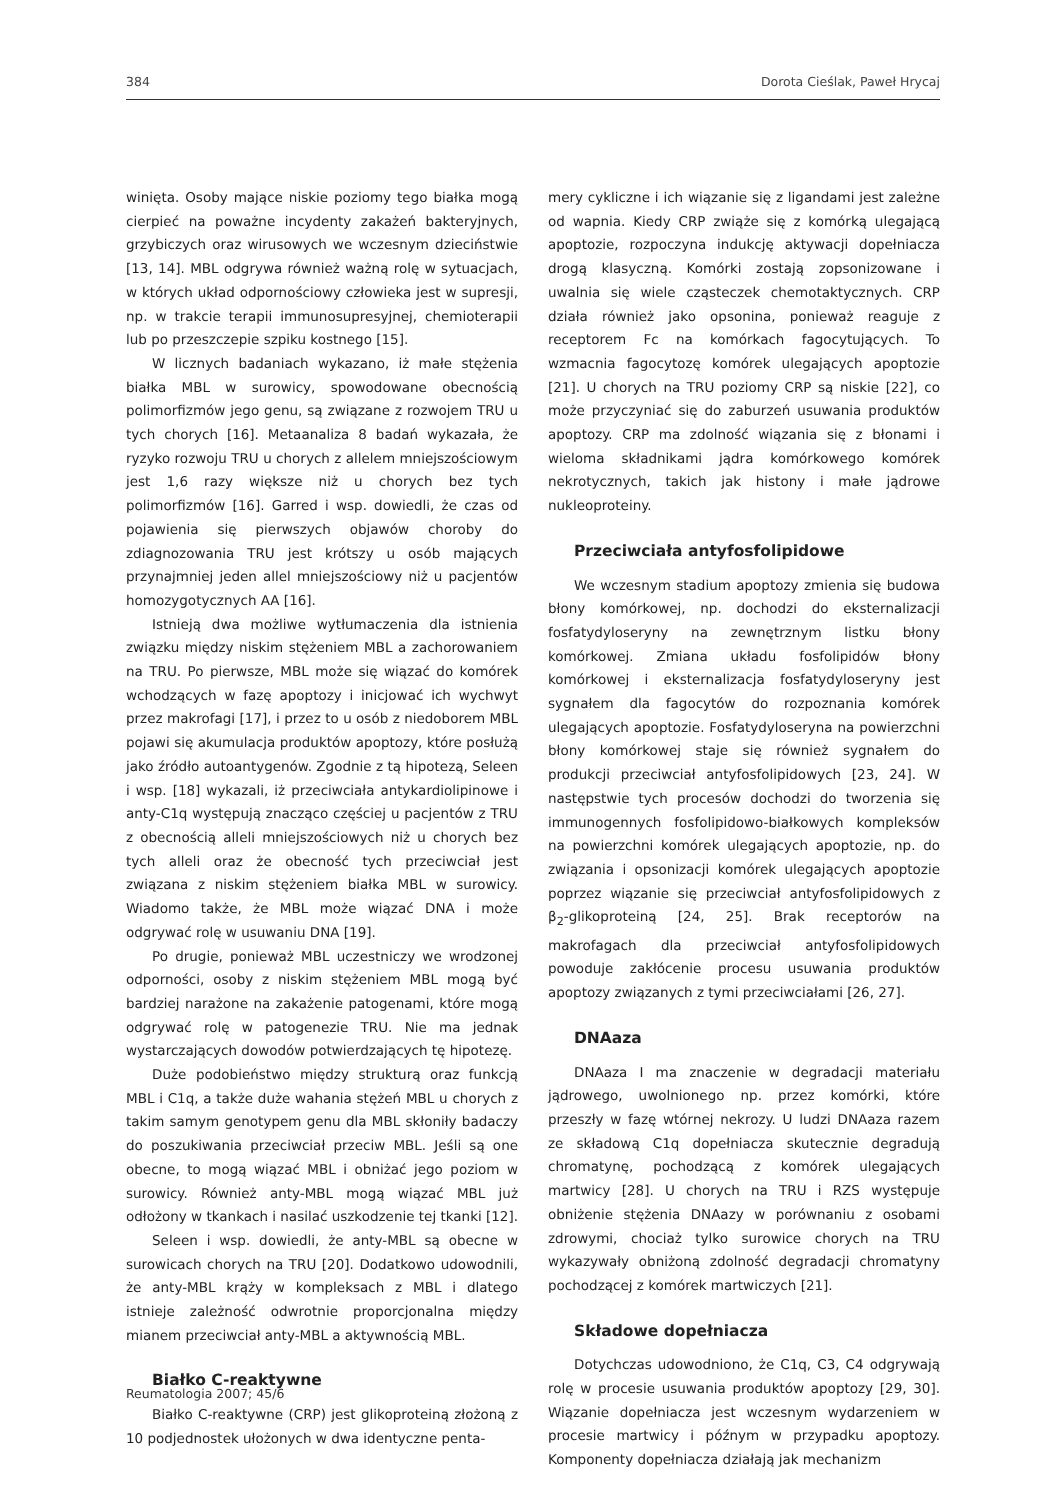384 Dorota Cieślak, Paweł Hrycaj
winięta. Osoby mające niskie poziomy tego białka mogą cierpieć na poważne incydenty zakażeń bakteryjnych, grzybiczych oraz wirusowych we wczesnym dzieciństwie [13, 14]. MBL odgrywa również ważną rolę w sytuacjach, w których układ odpornościowy człowieka jest w supresji, np. w trakcie terapii immunosupresyjnej, chemioterapii lub po przeszczepie szpiku kostnego [15].
W licznych badaniach wykazano, iż małe stężenia białka MBL w surowicy, spowodowane obecnością polimorfizmów jego genu, są związane z rozwojem TRU u tych chorych [16]. Metaanaliza 8 badań wykazała, że ryzyko rozwoju TRU u chorych z allelem mniejszościowym jest 1,6 razy większe niż u chorych bez tych polimorfizmów [16]. Garred i wsp. dowiedli, że czas od pojawienia się pierwszych objawów choroby do zdiagnozowania TRU jest krótszy u osób mających przynajmniej jeden allel mniejszościowy niż u pacjentów homozygotycznych AA [16].
Istnieją dwa możliwe wytłumaczenia dla istnienia związku między niskim stężeniem MBL a zachorowaniem na TRU. Po pierwsze, MBL może się wiązać do komórek wchodzących w fazę apoptozy i inicjować ich wychwyt przez makrofagi [17], i przez to u osób z niedoborem MBL pojawi się akumulacja produktów apoptozy, które posłużą jako źródło autoantygenów. Zgodnie z tą hipotezą, Seleen i wsp. [18] wykazali, iż przeciwciała antykardiolipinowe i anty-C1q występują znacząco częściej u pacjentów z TRU z obecnością alleli mniejszościowych niż u chorych bez tych alleli oraz że obecność tych przeciwciał jest związana z niskim stężeniem białka MBL w surowicy. Wiadomo także, że MBL może wiązać DNA i może odgrywać rolę w usuwaniu DNA [19].
Po drugie, ponieważ MBL uczestniczy we wrodzonej odporności, osoby z niskim stężeniem MBL mogą być bardziej narażone na zakażenie patogenami, które mogą odgrywać rolę w patogenezie TRU. Nie ma jednak wystarczających dowodów potwierdzających tę hipotezę.
Duże podobieństwo między strukturą oraz funkcją MBL i C1q, a także duże wahania stężeń MBL u chorych z takim samym genotypem genu dla MBL skłoniły badaczy do poszukiwania przeciwciał przeciw MBL. Jeśli są one obecne, to mogą wiązać MBL i obniżać jego poziom w surowicy. Również anty-MBL mogą wiązać MBL już odłożony w tkankach i nasilać uszkodzenie tej tkanki [12].
Seleen i wsp. dowiedli, że anty-MBL są obecne w surowicach chorych na TRU [20]. Dodatkowo udowodnili, że anty-MBL krąży w kompleksach z MBL i dlatego istnieje zależność odwrotnie proporcjonalna między mianem przeciwciał anty-MBL a aktywnością MBL.
Białko C-reaktywne
Białko C-reaktywne (CRP) jest glikoproteiną złożoną z 10 podjednostek ułożonych w dwa identyczne penta-
mery cykliczne i ich wiązanie się z ligandami jest zależne od wapnia. Kiedy CRP zwiąże się z komórką ulegającą apoptozie, rozpoczyna indukcję aktywacji dopełniacza drogą klasyczną. Komórki zostają zopsonizowane i uwalnia się wiele cząsteczek chemotaktycznych. CRP działa również jako opsonina, ponieważ reaguje z receptorem Fc na komórkach fagocytujących. To wzmacnia fagocytozę komórek ulegających apoptozie [21]. U chorych na TRU poziomy CRP są niskie [22], co może przyczyniać się do zaburzeń usuwania produktów apoptozy. CRP ma zdolność wiązania się z błonami i wieloma składnikami jądra komórkowego komórek nekrotycznych, takich jak histony i małe jądrowe nukleoproteiny.
Przeciwciała antyfosfolipidowe
We wczesnym stadium apoptozy zmienia się budowa błony komórkowej, np. dochodzi do eksternalizacji fosfatydyloseryny na zewnętrznym listku błony komórkowej. Zmiana układu fosfolipidów błony komórkowej i eksternalizacja fosfatydyloseryny jest sygnałem dla fagocytów do rozpoznania komórek ulegających apoptozie. Fosfatydyloseryna na powierzchni błony komórkowej staje się również sygnałem do produkcji przeciwciał antyfosfolipidowych [23, 24]. W następstwie tych procesów dochodzi do tworzenia się immunogennych fosfolipidowo-białkowych kompleksów na powierzchni komórek ulegających apoptozie, np. do związania i opsonizacji komórek ulegających apoptozie poprzez wiązanie się przeciwciał antyfosfolipidowych z β<sub>2</sub>-glikoproteiną [24, 25]. Brak receptorów na makrofagach dla przeciwciał antyfosfolipidowych powoduje zakłócenie procesu usuwania produktów apoptozy związanych z tymi przeciwciałami [26, 27].
DNAaza
DNAaza I ma znaczenie w degradacji materiału jądrowego, uwolnionego np. przez komórki, które przeszły w fazę wtórnej nekrozy. U ludzi DNAaza razem ze składową C1q dopełniacza skutecznie degradują chromatynę, pochodzącą z komórek ulegających martwicy [28]. U chorych na TRU i RZS występuje obniżenie stężenia DNAazy w porównaniu z osobami zdrowymi, chociaż tylko surowice chorych na TRU wykazywały obniżoną zdolność degradacji chromatyny pochodzącej z komórek martwiczych [21].
Składowe dopełniacza
Dotychczas udowodniono, że C1q, C3, C4 odgrywają rolę w procesie usuwania produktów apoptozy [29, 30]. Wiązanie dopełniacza jest wczesnym wydarzeniem w procesie martwicy i późnym w przypadku apoptozy. Komponenty dopełniacza działają jak mechanizm
Reumatologia 2007; 45/6